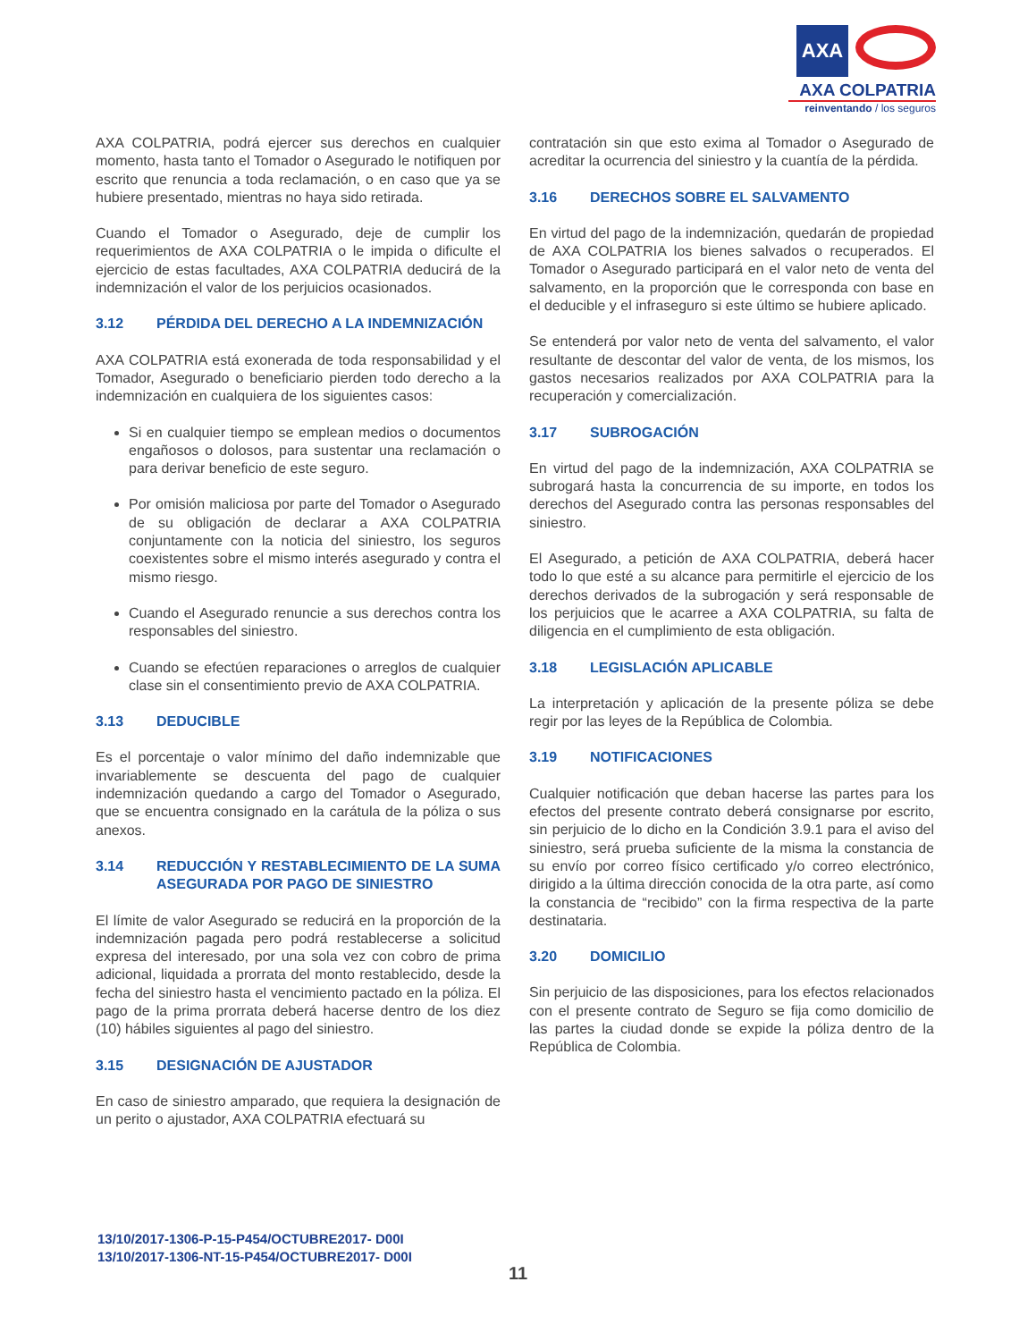AXA
AXA COLPATRIA
reinventando / los seguros
AXA COLPATRIA, podrá ejercer sus derechos en cualquier momento, hasta tanto el Tomador o Asegurado le notifiquen por escrito que renuncia a toda reclamación, o en caso que ya se hubiere presentado, mientras no haya sido retirada.
Cuando el Tomador o Asegurado, deje de cumplir los requerimientos de AXA COLPATRIA o le impida o dificulte el ejercicio de estas facultades, AXA COLPATRIA deducirá de la indemnización el valor de los perjuicios ocasionados.
3.12 PÉRDIDA DEL DERECHO A LA INDEMNIZACIÓN
AXA COLPATRIA está exonerada de toda responsabilidad y el Tomador, Asegurado o beneficiario pierden todo derecho a la indemnización en cualquiera de los siguientes casos:
Si en cualquier tiempo se emplean medios o documentos engañosos o dolosos, para sustentar una reclamación o para derivar beneficio de este seguro.
Por omisión maliciosa por parte del Tomador o Asegurado de su obligación de declarar a AXA COLPATRIA conjuntamente con la noticia del siniestro, los seguros coexistentes sobre el mismo interés asegurado y contra el mismo riesgo.
Cuando el Asegurado renuncie a sus derechos contra los responsables del siniestro.
Cuando se efectúen reparaciones o arreglos de cualquier clase sin el consentimiento previo de AXA COLPATRIA.
3.13 DEDUCIBLE
Es el porcentaje o valor mínimo del daño indemnizable que invariablemente se descuenta del pago de cualquier indemnización quedando a cargo del Tomador o Asegurado, que se encuentra consignado en la carátula de la póliza o sus anexos.
3.14 REDUCCIÓN Y RESTABLECIMIENTO DE LA SUMA ASEGURADA POR PAGO DE SINIESTRO
El límite de valor Asegurado se reducirá en la proporción de la indemnización pagada pero podrá restablecerse a solicitud expresa del interesado, por una sola vez con cobro de prima adicional, liquidada a prorrata del monto restablecido, desde la fecha del siniestro hasta el vencimiento pactado en la póliza. El pago de la prima prorrata deberá hacerse dentro de los diez (10) hábiles siguientes al pago del siniestro.
3.15 DESIGNACIÓN DE AJUSTADOR
En caso de siniestro amparado, que requiera la designación de un perito o ajustador, AXA COLPATRIA efectuará su
contratación sin que esto exima al Tomador o Asegurado de acreditar la ocurrencia del siniestro y la cuantía de la pérdida.
3.16 DERECHOS SOBRE EL SALVAMENTO
En virtud del pago de la indemnización, quedarán de propiedad de AXA COLPATRIA los bienes salvados o recuperados. El Tomador o Asegurado participará en el valor neto de venta del salvamento, en la proporción que le corresponda con base en el deducible y el infraseguro si este último se hubiere aplicado.
Se entenderá por valor neto de venta del salvamento, el valor resultante de descontar del valor de venta, de los mismos, los gastos necesarios realizados por AXA COLPATRIA para la recuperación y comercialización.
3.17 SUBROGACIÓN
En virtud del pago de la indemnización, AXA COLPATRIA se subrogará hasta la concurrencia de su importe, en todos los derechos del Asegurado contra las personas responsables del siniestro.
El Asegurado, a petición de AXA COLPATRIA, deberá hacer todo lo que esté a su alcance para permitirle el ejercicio de los derechos derivados de la subrogación y será responsable de los perjuicios que le acarree a AXA COLPATRIA, su falta de diligencia en el cumplimiento de esta obligación.
3.18 LEGISLACIÓN APLICABLE
La interpretación y aplicación de la presente póliza se debe regir por las leyes de la República de Colombia.
3.19 NOTIFICACIONES
Cualquier notificación que deban hacerse las partes para los efectos del presente contrato deberá consignarse por escrito, sin perjuicio de lo dicho en la Condición 3.9.1 para el aviso del siniestro, será prueba suficiente de la misma la constancia de su envío por correo físico certificado y/o correo electrónico, dirigido a la última dirección conocida de la otra parte, así como la constancia de “recibido” con la firma respectiva de la parte destinataria.
3.20 DOMICILIO
Sin perjuicio de las disposiciones, para los efectos relacionados con el presente contrato de Seguro se fija como domicilio de las partes la ciudad donde se expide la póliza dentro de la República de Colombia.
13/10/2017-1306-P-15-P454/OCTUBRE2017- D00I
13/10/2017-1306-NT-15-P454/OCTUBRE2017- D00I
11